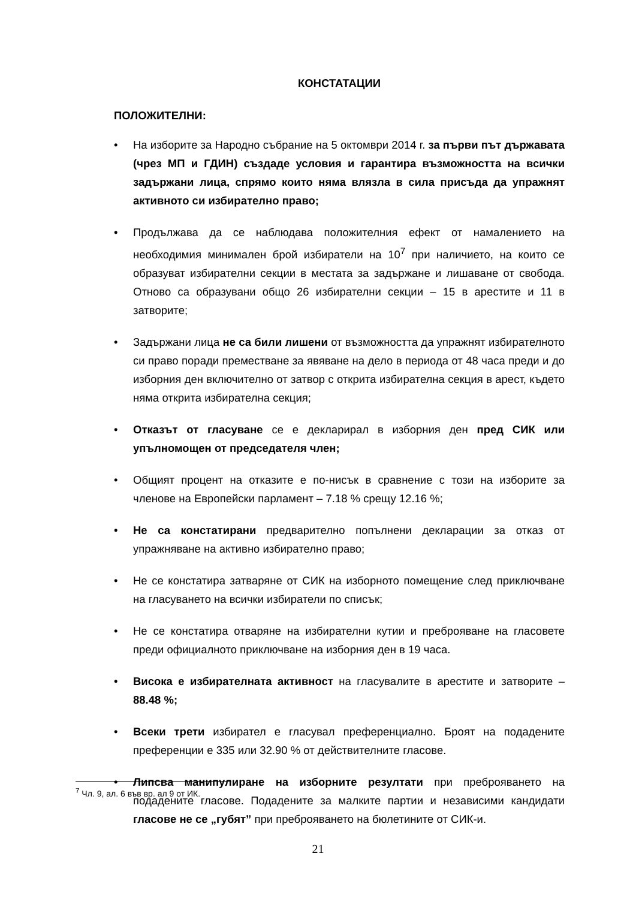КОНСТАТАЦИИ
ПОЛОЖИТЕЛНИ:
• На изборите за Народно събрание на 5 октомври 2014 г. за първи път държавата (чрез МП и ГДИН) създаде условия и гарантира възможността на всички задържани лица, спрямо които няма влязла в сила присъда да упражнят активното си избирателно право;
• Продължава да се наблюдава положителния ефект от намалението на необходимия минимален брой избиратели на 10<sup>7</sup> при наличието, на които се образуват избирателни секции в местата за задържане и лишаване от свобода. Отново са образувани общо 26 избирателни секции – 15 в арестите и 11 в затворите;
• Задържани лица не са били лишени от възможността да упражнят избирателното си право поради преместване за явяване на дело в периода от 48 часа преди и до изборния ден включително от затвор с открита избирателна секция в арест, където няма открита избирателна секция;
• Отказът от гласуване се е декларирал в изборния ден пред СИК или упълномощен от председателя член;
• Общият процент на отказите е по-нисък в сравнение с този на изборите за членове на Европейски парламент – 7.18 % срещу 12.16 %;
• Не са констатирани предварително попълнени декларации за отказ от упражняване на активно избирателно право;
• Не се констатира затваряне от СИК на изборното помещение след приключване на гласуването на всички избиратели по списък;
• Не се констатира отваряне на избирателни кутии и преброяване на гласовете преди официалното приключване на изборния ден в 19 часа.
• Висока е избирателната активност на гласувалите в арестите и затворите – 88.48 %;
• Всеки трети избирател е гласувал преференциално. Броят на подадените преференции е 335 или 32.90 % от действителните гласове.
• Липсва манипулиране на изборните резултати при преброяването на подадените гласове. Подадените за малките партии и независими кандидати гласове не се „губят” при преброяването на бюлетините от СИК-и.
<sup>7</sup> Чл. 9, ал. 6 във вр. ал 9 от ИК.
21